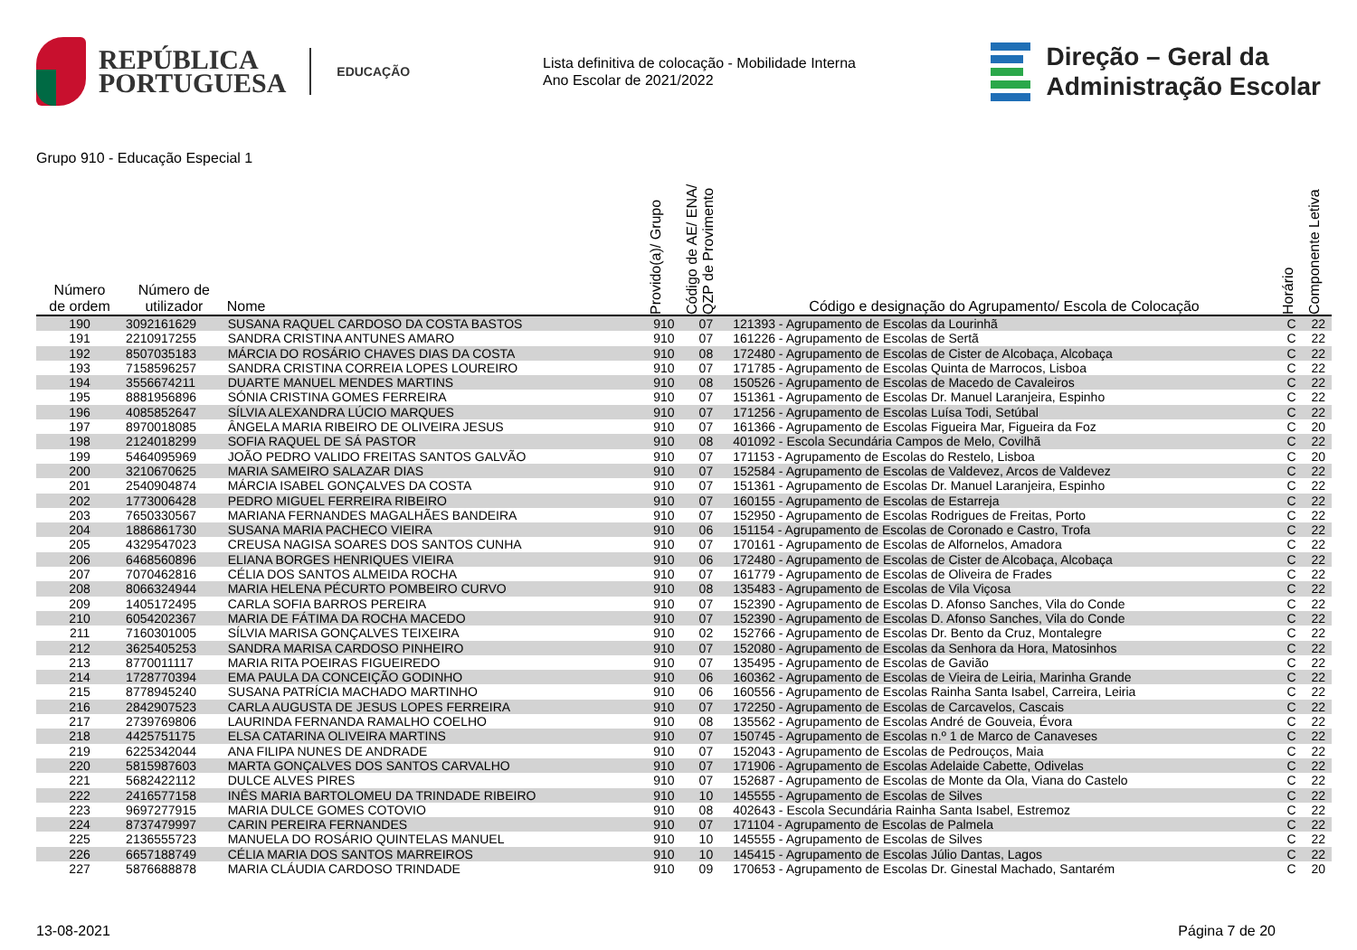REPÚBLICA
PORTUGUESA
EDUCAÇÃO
Lista definitiva de colocação - Mobilidade Interna
Ano Escolar de 2021/2022
Direção – Geral da
Administração Escolar
Grupo 910 - Educação Especial 1
| Número de ordem | Número de utilizador | Nome | Provido(a)/ Grupo | Código de AE/ ENA/ QZP de Provimento | Código e designação do Agrupamento/ Escola de Colocação | Horário | Componente Letiva |
| --- | --- | --- | --- | --- | --- | --- | --- |
| 190 | 3092161629 | SUSANA RAQUEL CARDOSO DA COSTA BASTOS | 910 | 07 | 121393 - Agrupamento de Escolas da Lourinhã | C | 22 |
| 191 | 2210917255 | SANDRA CRISTINA ANTUNES AMARO | 910 | 07 | 161226 - Agrupamento de Escolas de Sertã | C | 22 |
| 192 | 8507035183 | MÁRCIA DO ROSÁRIO CHAVES DIAS DA COSTA | 910 | 08 | 172480 - Agrupamento de Escolas de Cister de Alcobaça, Alcobaça | C | 22 |
| 193 | 7158596257 | SANDRA CRISTINA CORREIA LOPES LOUREIRO | 910 | 07 | 171785 - Agrupamento de Escolas Quinta de Marrocos, Lisboa | C | 22 |
| 194 | 3556674211 | DUARTE MANUEL MENDES MARTINS | 910 | 08 | 150526 - Agrupamento de Escolas de Macedo de Cavaleiros | C | 22 |
| 195 | 8881956896 | SÓNIA CRISTINA GOMES FERREIRA | 910 | 07 | 151361 - Agrupamento de Escolas Dr. Manuel Laranjeira, Espinho | C | 22 |
| 196 | 4085852647 | SÍLVIA ALEXANDRA LÚCIO MARQUES | 910 | 07 | 171256 - Agrupamento de Escolas Luísa Todi, Setúbal | C | 22 |
| 197 | 8970018085 | ÂNGELA MARIA RIBEIRO DE OLIVEIRA JESUS | 910 | 07 | 161366 - Agrupamento de Escolas Figueira Mar, Figueira da Foz | C | 20 |
| 198 | 2124018299 | SOFIA RAQUEL DE SÁ PASTOR | 910 | 08 | 401092 - Escola Secundária Campos de Melo, Covilhã | C | 22 |
| 199 | 5464095969 | JOÃO PEDRO VALIDO FREITAS SANTOS GALVÃO | 910 | 07 | 171153 - Agrupamento de Escolas do Restelo, Lisboa | C | 20 |
| 200 | 3210670625 | MARIA SAMEIRO SALAZAR DIAS | 910 | 07 | 152584 - Agrupamento de Escolas de Valdevez, Arcos de Valdevez | C | 22 |
| 201 | 2540904874 | MÁRCIA ISABEL GONÇALVES DA COSTA | 910 | 07 | 151361 - Agrupamento de Escolas Dr. Manuel Laranjeira, Espinho | C | 22 |
| 202 | 1773006428 | PEDRO MIGUEL FERREIRA RIBEIRO | 910 | 07 | 160155 - Agrupamento de Escolas de Estarreja | C | 22 |
| 203 | 7650330567 | MARIANA FERNANDES MAGALHÃES BANDEIRA | 910 | 07 | 152950 - Agrupamento de Escolas Rodrigues de Freitas, Porto | C | 22 |
| 204 | 1886861730 | SUSANA MARIA PACHECO VIEIRA | 910 | 06 | 151154 - Agrupamento de Escolas de Coronado e Castro, Trofa | C | 22 |
| 205 | 4329547023 | CREUSA NAGISA SOARES DOS SANTOS CUNHA | 910 | 07 | 170161 - Agrupamento de Escolas de Alfornelos, Amadora | C | 22 |
| 206 | 6468560896 | ELIANA BORGES HENRIQUES VIEIRA | 910 | 06 | 172480 - Agrupamento de Escolas de Cister de Alcobaça, Alcobaça | C | 22 |
| 207 | 7070462816 | CÉLIA DOS SANTOS ALMEIDA ROCHA | 910 | 07 | 161779 - Agrupamento de Escolas de Oliveira de Frades | C | 22 |
| 208 | 8066324944 | MARIA HELENA PÉCURTO POMBEIRO CURVO | 910 | 08 | 135483 - Agrupamento de Escolas de Vila Viçosa | C | 22 |
| 209 | 1405172495 | CARLA SOFIA BARROS PEREIRA | 910 | 07 | 152390 - Agrupamento de Escolas D. Afonso Sanches, Vila do Conde | C | 22 |
| 210 | 6054202367 | MARIA DE FÁTIMA DA ROCHA MACEDO | 910 | 07 | 152390 - Agrupamento de Escolas D. Afonso Sanches, Vila do Conde | C | 22 |
| 211 | 7160301005 | SÍLVIA MARISA GONÇALVES TEIXEIRA | 910 | 02 | 152766 - Agrupamento de Escolas Dr. Bento da Cruz, Montalegre | C | 22 |
| 212 | 3625405253 | SANDRA MARISA CARDOSO PINHEIRO | 910 | 07 | 152080 - Agrupamento de Escolas da Senhora da Hora, Matosinhos | C | 22 |
| 213 | 8770011117 | MARIA RITA POEIRAS FIGUEIREDO | 910 | 07 | 135495 - Agrupamento de Escolas de Gavião | C | 22 |
| 214 | 1728770394 | EMA PAULA DA CONCEIÇÃO GODINHO | 910 | 06 | 160362 - Agrupamento de Escolas de Vieira de Leiria, Marinha Grande | C | 22 |
| 215 | 8778945240 | SUSANA PATRÍCIA MACHADO MARTINHO | 910 | 06 | 160556 - Agrupamento de Escolas Rainha Santa Isabel, Carreira, Leiria | C | 22 |
| 216 | 2842907523 | CARLA AUGUSTA DE JESUS LOPES FERREIRA | 910 | 07 | 172250 - Agrupamento de Escolas de Carcavelos, Cascais | C | 22 |
| 217 | 2739769806 | LAURINDA FERNANDA RAMALHO COELHO | 910 | 08 | 135562 - Agrupamento de Escolas André de Gouveia, Évora | C | 22 |
| 218 | 4425751175 | ELSA CATARINA OLIVEIRA MARTINS | 910 | 07 | 150745 - Agrupamento de Escolas n.º 1 de Marco de Canaveses | C | 22 |
| 219 | 6225342044 | ANA FILIPA NUNES DE ANDRADE | 910 | 07 | 152043 - Agrupamento de Escolas de Pedrouços, Maia | C | 22 |
| 220 | 5815987603 | MARTA GONÇALVES DOS SANTOS CARVALHO | 910 | 07 | 171906 - Agrupamento de Escolas Adelaide Cabette, Odivelas | C | 22 |
| 221 | 5682422112 | DULCE ALVES PIRES | 910 | 07 | 152687 - Agrupamento de Escolas de Monte da Ola, Viana do Castelo | C | 22 |
| 222 | 2416577158 | INÊS MARIA BARTOLOMEU DA TRINDADE RIBEIRO | 910 | 10 | 145555 - Agrupamento de Escolas de Silves | C | 22 |
| 223 | 9697277915 | MARIA DULCE GOMES COTOVIO | 910 | 08 | 402643 - Escola Secundária Rainha Santa Isabel, Estremoz | C | 22 |
| 224 | 8737479997 | CARIN PEREIRA FERNANDES | 910 | 07 | 171104 - Agrupamento de Escolas de Palmela | C | 22 |
| 225 | 2136555723 | MANUELA DO ROSÁRIO QUINTELAS MANUEL | 910 | 10 | 145555 - Agrupamento de Escolas de Silves | C | 22 |
| 226 | 6657188749 | CÉLIA MARIA DOS SANTOS MARREIROS | 910 | 10 | 145415 - Agrupamento de Escolas Júlio Dantas, Lagos | C | 22 |
| 227 | 5876688878 | MARIA CLÁUDIA CARDOSO TRINDADE | 910 | 09 | 170653 - Agrupamento de Escolas Dr. Ginestal Machado, Santarém | C | 20 |
13-08-2021 Página 7 de 20